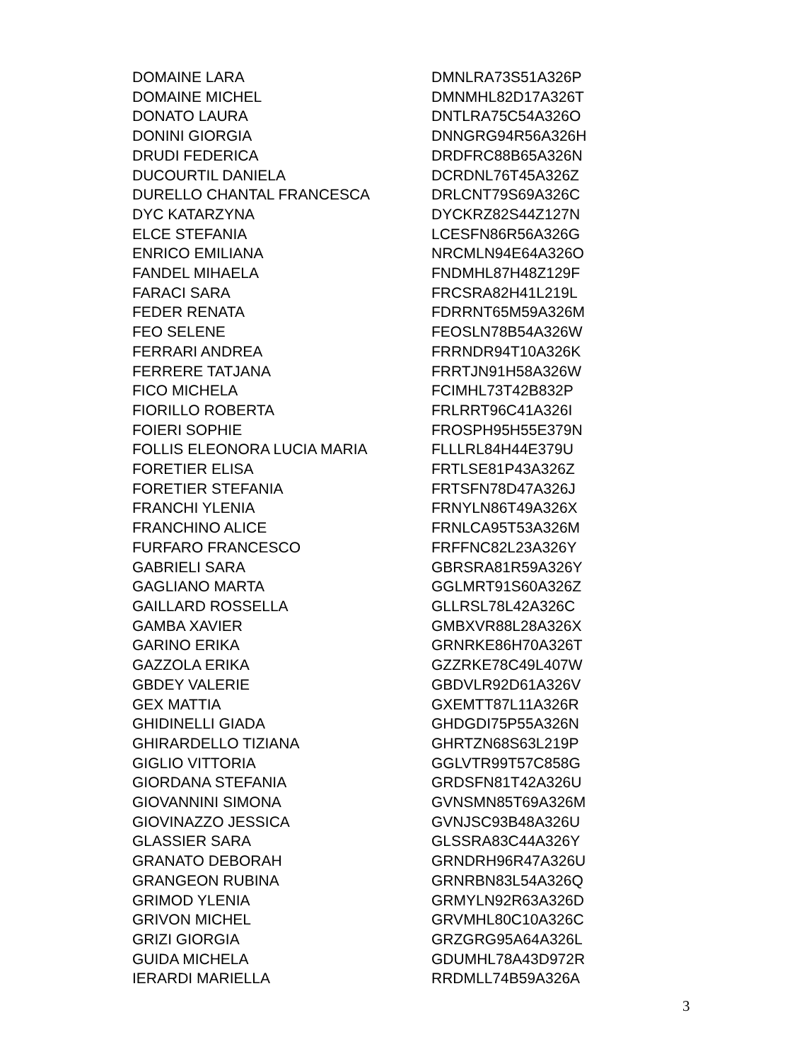| DOMAINE LARA | DMNLRA73S51A326P |
| DOMAINE MICHEL | DMNMHL82D17A326T |
| DONATO LAURA | DNTLRA75C54A326O |
| DONINI GIORGIA | DNNGRG94R56A326H |
| DRUDI FEDERICA | DRDFRC88B65A326N |
| DUCOURTIL DANIELA | DCRDNL76T45A326Z |
| DURELLO CHANTAL FRANCESCA | DRLCNT79S69A326C |
| DYC KATARZYNA | DYCKRZ82S44Z127N |
| ELCE STEFANIA | LCESFN86R56A326G |
| ENRICO EMILIANA | NRCMLN94E64A326O |
| FANDEL MIHAELA | FNDMHL87H48Z129F |
| FARACI SARA | FRCSRA82H41L219L |
| FEDER RENATA | FDRRNT65M59A326M |
| FEO SELENE | FEOSLN78B54A326W |
| FERRARI ANDREA | FRRNDR94T10A326K |
| FERRERE TATJANA | FRRTJN91H58A326W |
| FICO MICHELA | FCIMHL73T42B832P |
| FIORILLO ROBERTA | FRLRRT96C41A326I |
| FOIERI SOPHIE | FROSPH95H55E379N |
| FOLLIS ELEONORA LUCIA MARIA | FLLLRL84H44E379U |
| FORETIER ELISA | FRTLSE81P43A326Z |
| FORETIER STEFANIA | FRTSFN78D47A326J |
| FRANCHI YLENIA | FRNYLN86T49A326X |
| FRANCHINO ALICE | FRNLCA95T53A326M |
| FURFARO FRANCESCO | FRFFNC82L23A326Y |
| GABRIELI SARA | GBRSRA81R59A326Y |
| GAGLIANO MARTA | GGLMRT91S60A326Z |
| GAILLARD ROSSELLA | GLLRSL78L42A326C |
| GAMBA XAVIER | GMBXVR88L28A326X |
| GARINO ERIKA | GRNRKE86H70A326T |
| GAZZOLA ERIKA | GZZRKE78C49L407W |
| GBDEY VALERIE | GBDVLR92D61A326V |
| GEX MATTIA | GXEMTT87L11A326R |
| GHIDINELLI GIADA | GHDGDI75P55A326N |
| GHIRARDELLO TIZIANA | GHRTZN68S63L219P |
| GIGLIO VITTORIA | GGLVTR99T57C858G |
| GIORDANA STEFANIA | GRDSFN81T42A326U |
| GIOVANNINI SIMONA | GVNSMN85T69A326M |
| GIOVINAZZO JESSICA | GVNJSC93B48A326U |
| GLASSIER SARA | GLSSRA83C44A326Y |
| GRANATO DEBORAH | GRNDRH96R47A326U |
| GRANGEON RUBINA | GRNRBN83L54A326Q |
| GRIMOD YLENIA | GRMYLN92R63A326D |
| GRIVON MICHEL | GRVMHL80C10A326C |
| GRIZI GIORGIA | GRZGRG95A64A326L |
| GUIDA MICHELA | GDUMHL78A43D972R |
| IERARDI MARIELLA | RRDMLL74B59A326A |
3